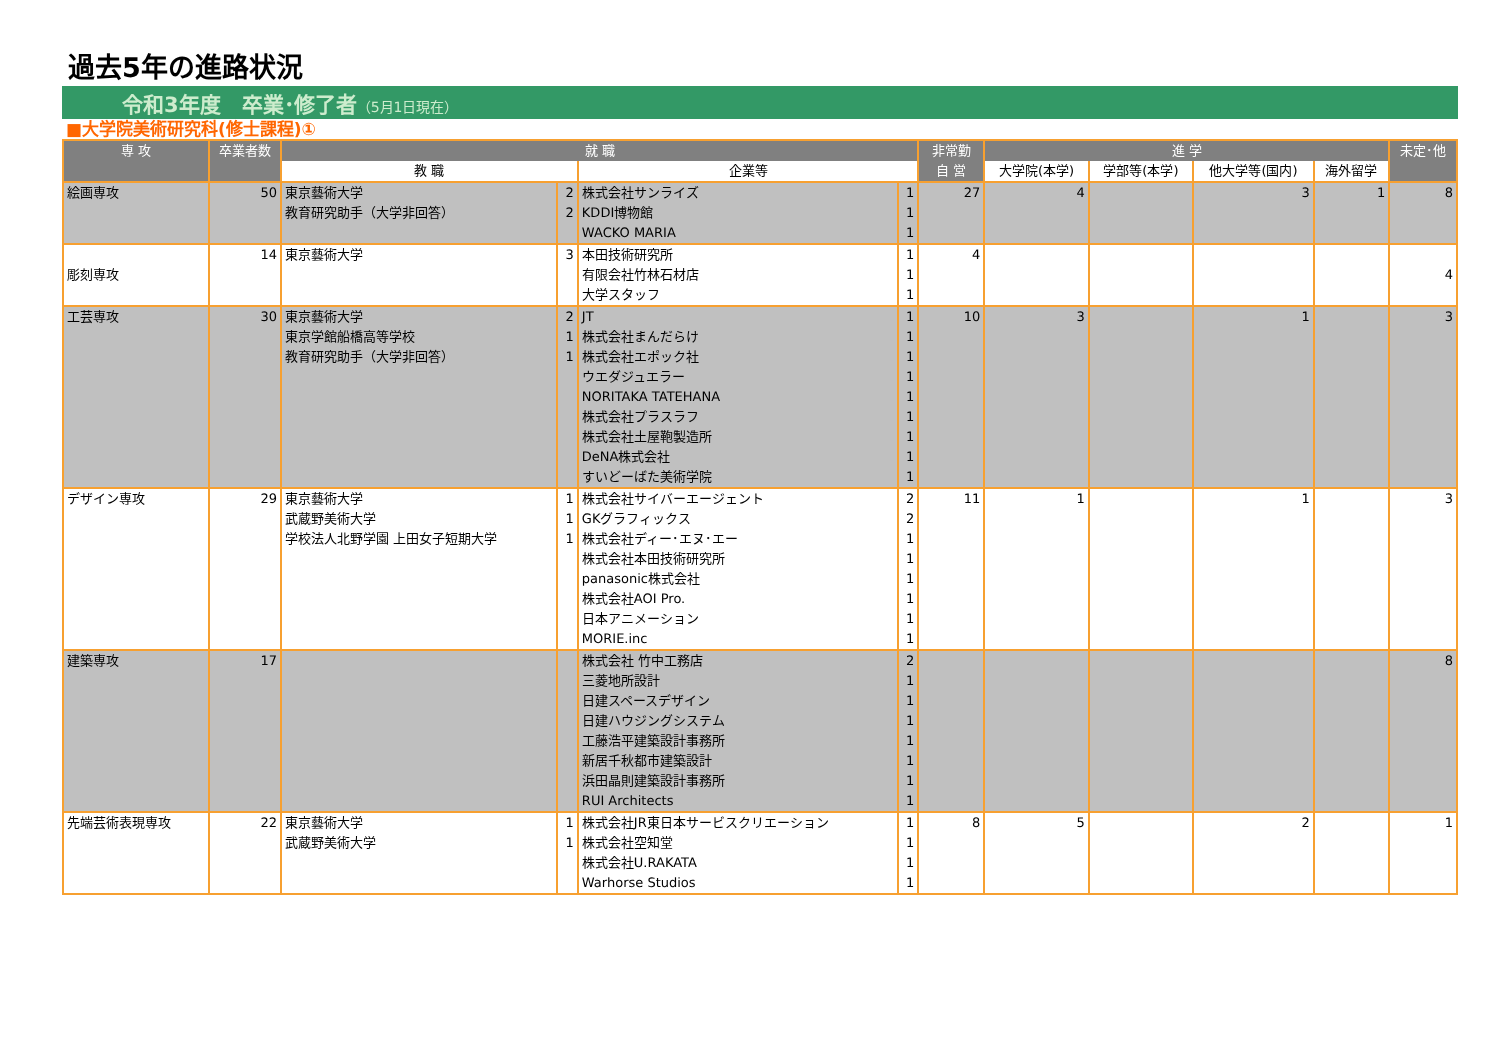過去5年の進路状況
令和3年度　卒業･修了者（5月1日現在）
■大学院美術研究科(修士課程)①
| 専 攻 | 卒業者数 | 就 職 | | | | 非常勤 | 進 学 | | | | 未定･他 |
| --- | --- | --- | --- | --- | --- | --- | --- | --- | --- | --- | --- |
| | | 教 職 | | 企業等 | | 自 営 | 大学院(本学) | 学部等(本学) | 他大学等(国内) | 海外留学 | |
| 絵画専攻 | 50 | 東京藝術大学 | 2 | 株式会社サンライズ | 1 | 27 | 4 | | 3 | 1 | 8 |
| | | 教育研究助手（大学非回答） | 2 | KDDI博物館 | 1 | | | | | | |
| | | | | WACKO MARIA | 1 | | | | | | |
| | 14 | 東京藝術大学 | 3 | 本田技術研究所 | 1 | 4 | | | | | |
| 彫刻専攻 | | | | 有限会社竹林石材店 | 1 | | | | | | 4 |
| | | | | 大学スタッフ | 1 | | | | | | |
| 工芸専攻 | 30 | 東京藝術大学 | 2 | JT | 1 | 10 | 3 | | 1 | | 3 |
| | | 東京学館船橋高等学校 | 1 | 株式会社まんだらけ | 1 | | | | | | |
| | | 教育研究助手（大学非回答） | 1 | 株式会社エポック社 | 1 | | | | | | |
| | | | | ウエダジュエラー | 1 | | | | | | |
| | | | | NORITAKA TATEHANA | 1 | | | | | | |
| | | | | 株式会社プラスラフ | 1 | | | | | | |
| | | | | 株式会社土屋鞄製造所 | 1 | | | | | | |
| | | | | DeNA株式会社 | 1 | | | | | | |
| | | | | すいどーばた美術学院 | 1 | | | | | | |
| デザイン専攻 | 29 | 東京藝術大学 | 1 | 株式会社サイバーエージェント | 2 | 11 | 1 | | 1 | | 3 |
| | | 武蔵野美術大学 | 1 | GKグラフィックス | 2 | | | | | | |
| | | 学校法人北野学園 上田女子短期大学 | 1 | 株式会社ディー･エヌ･エー | 1 | | | | | | |
| | | | | 株式会社本田技術研究所 | 1 | | | | | | |
| | | | | panasonic株式会社 | 1 | | | | | | |
| | | | | 株式会社AOI Pro. | 1 | | | | | | |
| | | | | 日本アニメーション | 1 | | | | | | |
| | | | | MORIE.inc | 1 | | | | | | |
| 建築専攻 | 17 | | | 株式会社 竹中工務店 | 2 | | | | | | 8 |
| | | | | 三菱地所設計 | 1 | | | | | | |
| | | | | 日建スペースデザイン | 1 | | | | | | |
| | | | | 日建ハウジングシステム | 1 | | | | | | |
| | | | | 工藤浩平建築設計事務所 | 1 | | | | | | |
| | | | | 新居千秋都市建築設計 | 1 | | | | | | |
| | | | | 浜田晶則建築設計事務所 | 1 | | | | | | |
| | | | | RUI Architects | 1 | | | | | | |
| 先端芸術表現専攻 | 22 | 東京藝術大学 | 1 | 株式会社JR東日本サービスクリエーション | 1 | 8 | 5 | | 2 | | 1 |
| | | 武蔵野美術大学 | 1 | 株式会社空知堂 | 1 | | | | | | |
| | | | | 株式会社U.RAKATA | 1 | | | | | | |
| | | | | Warhorse Studios | 1 | | | | | | |